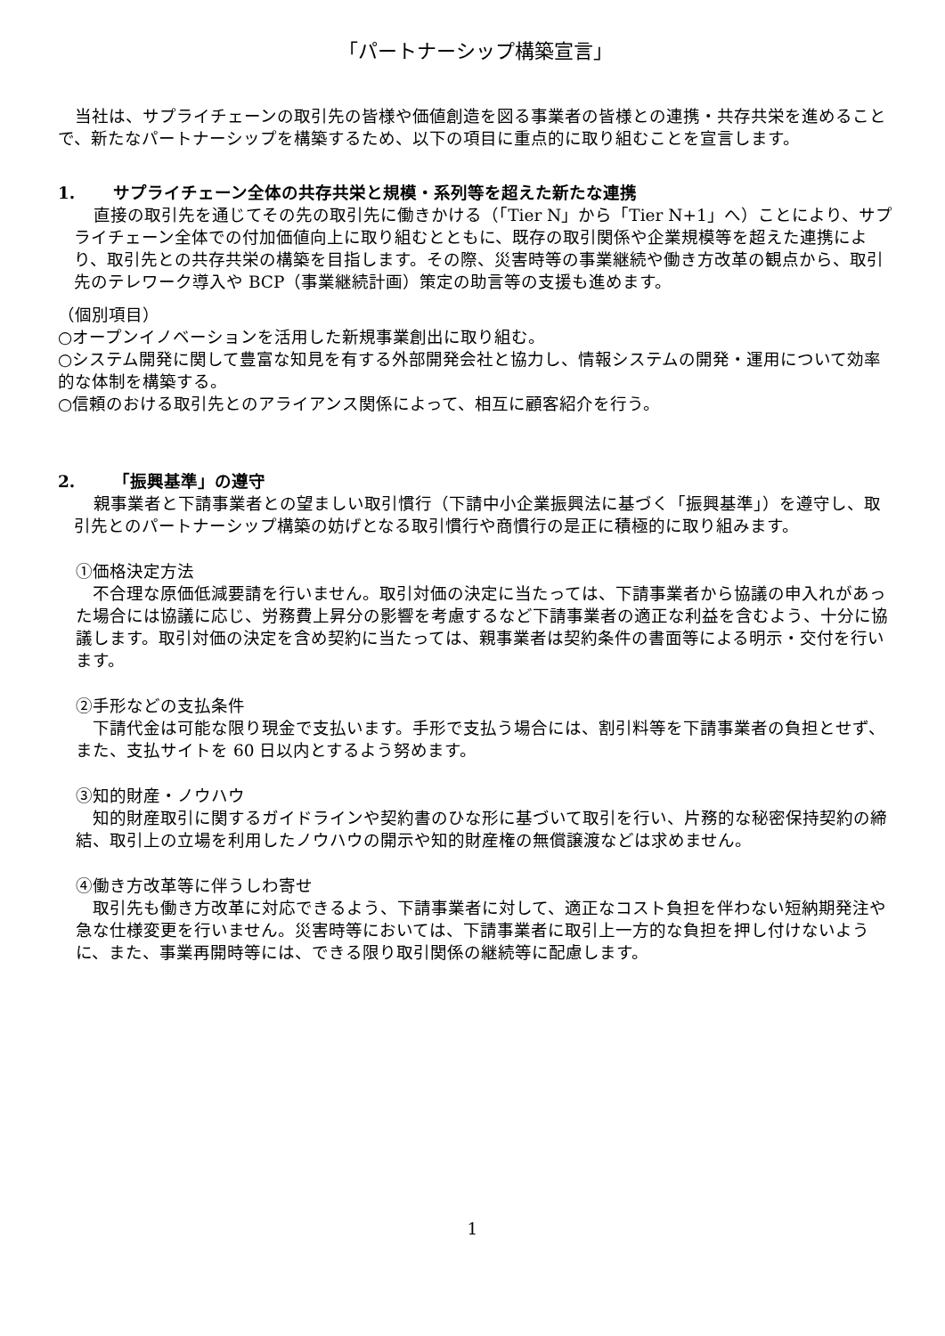「パートナーシップ構築宣言」
当社は、サプライチェーンの取引先の皆様や価値創造を図る事業者の皆様との連携・共存共栄を進めることで、新たなパートナーシップを構築するため、以下の項目に重点的に取り組むことを宣言します。
1. サプライチェーン全体の共存共栄と規模・系列等を超えた新たな連携
直接の取引先を通じてその先の取引先に働きかける（「Tier N」から「Tier N+1」へ）ことにより、サプライチェーン全体での付加価値向上に取り組むとともに、既存の取引関係や企業規模等を超えた連携により、取引先との共存共栄の構築を目指します。その際、災害時等の事業継続や働き方改革の観点から、取引先のテレワーク導入や BCP（事業継続計画）策定の助言等の支援も進めます。
（個別項目）
○オープンイノベーションを活用した新規事業創出に取り組む。
○システム開発に関して豊富な知見を有する外部開発会社と協力し、情報システムの開発・運用について効率的な体制を構築する。
○信頼のおける取引先とのアライアンス関係によって、相互に顧客紹介を行う。
2. 「振興基準」の遵守
親事業者と下請事業者との望ましい取引慣行（下請中小企業振興法に基づく「振興基準」）を遵守し、取引先とのパートナーシップ構築の妨げとなる取引慣行や商慣行の是正に積極的に取り組みます。
①価格決定方法
不合理な原価低減要請を行いません。取引対価の決定に当たっては、下請事業者から協議の申入れがあった場合には協議に応じ、労務費上昇分の影響を考慮するなど下請事業者の適正な利益を含むよう、十分に協議します。取引対価の決定を含め契約に当たっては、親事業者は契約条件の書面等による明示・交付を行います。
②手形などの支払条件
下請代金は可能な限り現金で支払います。手形で支払う場合には、割引料等を下請事業者の負担とせず、また、支払サイトを 60 日以内とするよう努めます。
③知的財産・ノウハウ
知的財産取引に関するガイドラインや契約書のひな形に基づいて取引を行い、片務的な秘密保持契約の締結、取引上の立場を利用したノウハウの開示や知的財産権の無償譲渡などは求めません。
④働き方改革等に伴うしわ寄せ
取引先も働き方改革に対応できるよう、下請事業者に対して、適正なコスト負担を伴わない短納期発注や急な仕様変更を行いません。災害時等においては、下請事業者に取引上一方的な負担を押し付けないように、また、事業再開時等には、できる限り取引関係の継続等に配慮します。
1